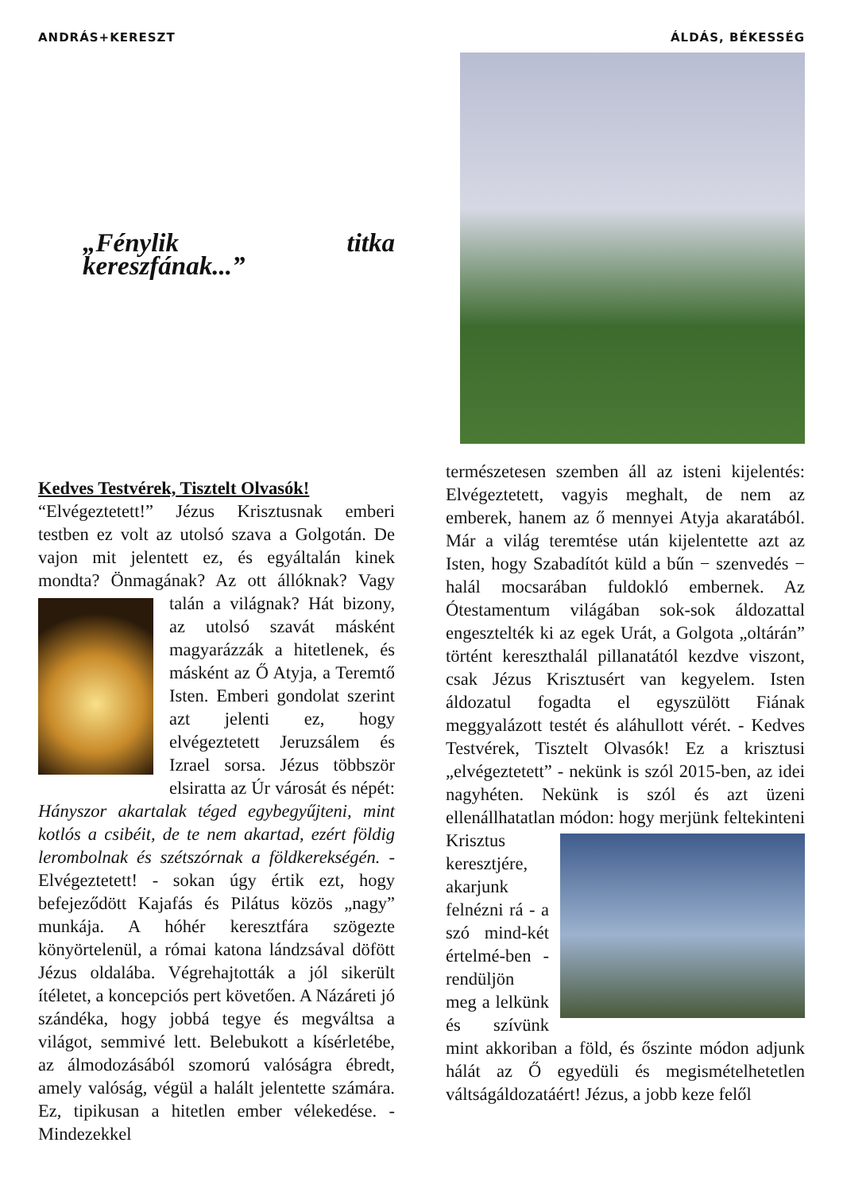ANDRÁS+KERESZT ÁLDÁS, BÉKESSÉG
„Fénylik titka kereszfának...”
Kedves Testvérek, Tisztelt Olvasók!
“Elvégeztetett!” Jézus Krisztusnak emberi testben ez volt az utolsó szava a Golgotán. De vajon mit jelentett ez, és egyáltalán kinek mondta? Önmagának? Az ott állóknak? Vagy talán a világnak? Hát bizony, az utolsó szavát másként magyarázzák a hitetlenek, és másként az Ő Atyja, a Teremtő Isten. Emberi gondolat szerint azt jelenti ez, hogy elvégeztetett Jeruzsálem és Izrael sorsa. Jézus többször elsiratta az Úr városát és népét: Hányszor akartalak téged egybegyűjteni, mint kotlós a csibéit, de te nem akartad, ezért földig lerombolnak és szétszórnak a földkerekségén. - Elvégeztetett! - sokan úgy értik ezt, hogy befejeződött Kajafás és Pilátus közös „nagy” munkája. A hóhér keresztfára szögezte könyörtelenül, a római katona lándzsával döfött Jézus oldalába. Végrehajtották a jól sikerült ítéletet, a koncepciós pert követően. A Názáreti jó szándéka, hogy jobbá tegye és megváltsa a világot, semmivé lett. Belebukott a kísérletébe, az álmodozásából szomorú valóságra ébredt, amely valóság, végül a halált jelentette számára. Ez, tipikusan a hitetlen ember vélekedése. - Mindezekkel
természetesen szemben áll az isteni kijelentés: Elvégeztetett, vagyis meghalt, de nem az emberek, hanem az ő mennyei Atyja akaratából. Már a világ teremtése után kijelentette azt az Isten, hogy Szabadítót küld a bűn − szenvedés − halál mocsarában fuldokló embernek. Az Ótestamentum világában sok-sok áldozattal engesztelték ki az egek Urát, a Golgota „oltárán” történt kereszthalál pillanatától kezdve viszont, csak Jézus Krisztusért van kegyelem. Isten áldozatul fogadta el egyszülött Fiának meggyalázott testét és aláhullott vérét. - Kedves Testvérek, Tisztelt Olvasók! Ez a krisztusi „elvégeztetett” - nekünk is szól 2015-ben, az idei nagyhéten. Nekünk is szól és azt üzeni ellenállhatatlan módon: hogy merjünk feltekinteni Krisztus keresztjére, akarjunk felnézni rá - a szó mind-két értelmé-ben - rendüljön meg a lelkünk és szívünk mint akkoriban a föld, és őszinte módon adjunk hálát az Ő egyedüli és megismételhetetlen váltságáldozatáért! Jézus, a jobb keze felől